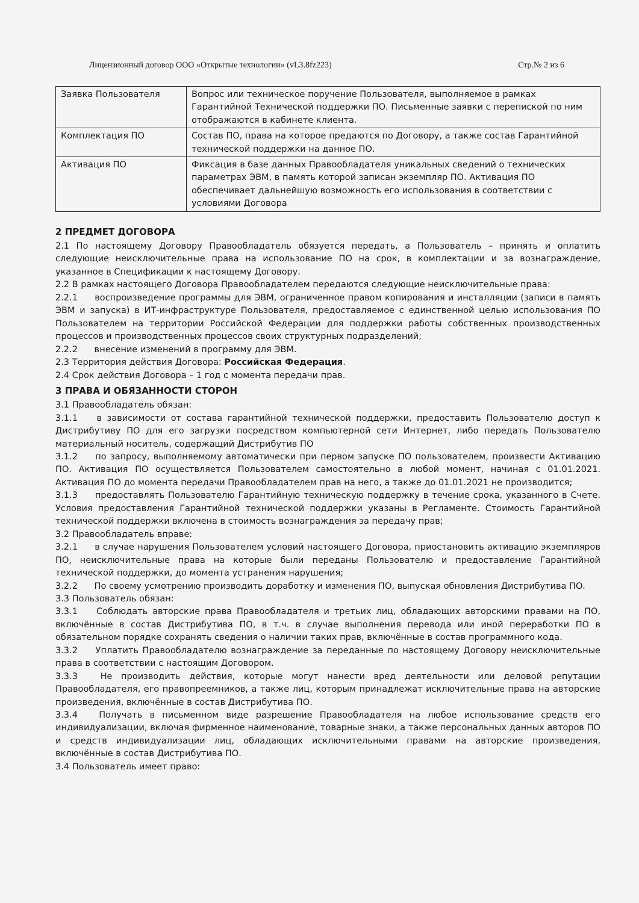Лицензионный договор ООО «Открытые технологии» (vL3.8fz223) Стр.№ 2 из 6
| Заявка Пользователя | Вопрос или техническое поручение Пользователя, выполняемое в рамках Гарантийной Технической поддержки ПО. Письменные заявки с перепиской по ним отображаются в кабинете клиента. |
| Комплектация ПО | Состав ПО, права на которое предаются по Договору, а также состав Гарантийной технической поддержки на данное ПО. |
| Активация ПО | Фиксация в базе данных Правообладателя уникальных сведений о технических параметрах ЭВМ, в память которой записан экземпляр ПО. Активация ПО обеспечивает дальнейшую возможность его использования в соответствии с условиями Договора |
2 ПРЕДМЕТ ДОГОВОРА
2.1 По настоящему Договору Правообладатель обязуется передать, а Пользователь – принять и оплатить следующие неисключительные права на использование ПО на срок, в комплектации и за вознаграждение, указанное в Спецификации к настоящему Договору.
2.2 В рамках настоящего Договора Правообладателем передаются следующие неисключительные права:
2.2.1 воспроизведение программы для ЭВМ, ограниченное правом копирования и инсталляции (записи в память ЭВМ и запуска) в ИТ-инфраструктуре Пользователя, предоставляемое с единственной целью использования ПО Пользователем на территории Российской Федерации для поддержки работы собственных производственных процессов и производственных процессов своих структурных подразделений;
2.2.2 внесение изменений в программу для ЭВМ.
2.3 Территория действия Договора: Российская Федерация.
2.4 Срок действия Договора – 1 год с момента передачи прав.
3 ПРАВА И ОБЯЗАННОСТИ СТОРОН
3.1 Правообладатель обязан:
3.1.1 в зависимости от состава гарантийной технической поддержки, предоставить Пользователю доступ к Дистрибутиву ПО для его загрузки посредством компьютерной сети Интернет, либо передать Пользователю материальный носитель, содержащий Дистрибутив ПО
3.1.2 по запросу, выполняемому автоматически при первом запуске ПО пользователем, произвести Активацию ПО. Активация ПО осуществляется Пользователем самостоятельно в любой момент, начиная с 01.01.2021. Активация ПО до момента передачи Правообладателем прав на него, а также до 01.01.2021 не производится;
3.1.3 предоставлять Пользователю Гарантийную техническую поддержку в течение срока, указанного в Счете. Условия предоставления Гарантийной технической поддержки указаны в Регламенте. Стоимость Гарантийной технической поддержки включена в стоимость вознаграждения за передачу прав;
3.2 Правообладатель вправе:
3.2.1 в случае нарушения Пользователем условий настоящего Договора, приостановить активацию экземпляров ПО, неисключительные права на которые были переданы Пользователю и предоставление Гарантийной технической поддержки, до момента устранения нарушения;
3.2.2 По своему усмотрению производить доработку и изменения ПО, выпуская обновления Дистрибутива ПО.
3.3 Пользователь обязан:
3.3.1 Соблюдать авторские права Правообладателя и третьих лиц, обладающих авторскими правами на ПО, включённые в состав Дистрибутива ПО, в т.ч. в случае выполнения перевода или иной переработки ПО в обязательном порядке сохранять сведения о наличии таких прав, включённые в состав программного кода.
3.3.2 Уплатить Правообладателю вознаграждение за переданные по настоящему Договору неисключительные права в соответствии с настоящим Договором.
3.3.3 Не производить действия, которые могут нанести вред деятельности или деловой репутации Правообладателя, его правопреемников, а также лиц, которым принадлежат исключительные права на авторские произведения, включённые в состав Дистрибутива ПО.
3.3.4 Получать в письменном виде разрешение Правообладателя на любое использование средств его индивидуализации, включая фирменное наименование, товарные знаки, а также персональных данных авторов ПО и средств индивидуализации лиц, обладающих исключительными правами на авторские произведения, включённые в состав Дистрибутива ПО.
3.4 Пользователь имеет право: